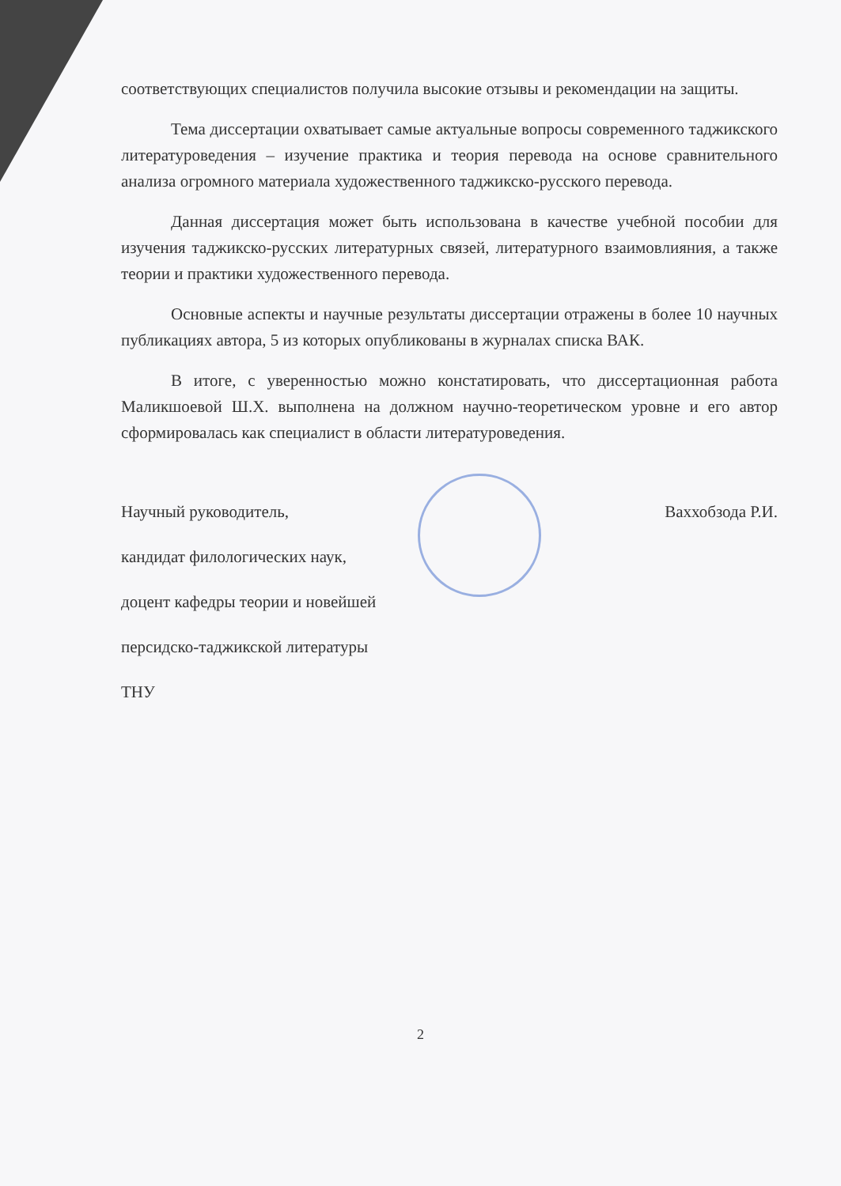соответствующих специалистов получила высокие отзывы и рекомендации на защиты.
Тема диссертации охватывает самые актуальные вопросы современного таджикского литературоведения – изучение практика и теория перевода на основе сравнительного анализа огромного материала художественного таджикско-русского перевода.
Данная диссертация может быть использована в качестве учебной пособии для изучения таджикско-русских литературных связей, литературного взаимовлияния, а также теории и практики художественного перевода.
Основные аспекты и научные результаты диссертации отражены в более 10 научных публикациях автора, 5 из которых опубликованы в журналах списка ВАК.
В итоге, с уверенностью можно констатировать, что диссертационная работа Маликшоевой Ш.Х. выполнена на должном научно-теоретическом уровне и его автор сформировалась как специалист в области литературоведения.
Ваххобзода Р.И.
Научный руководитель,
кандидат филологических наук,
доцент кафедры теории и новейшей
персидско-таджикской литературы
ТНУ
2